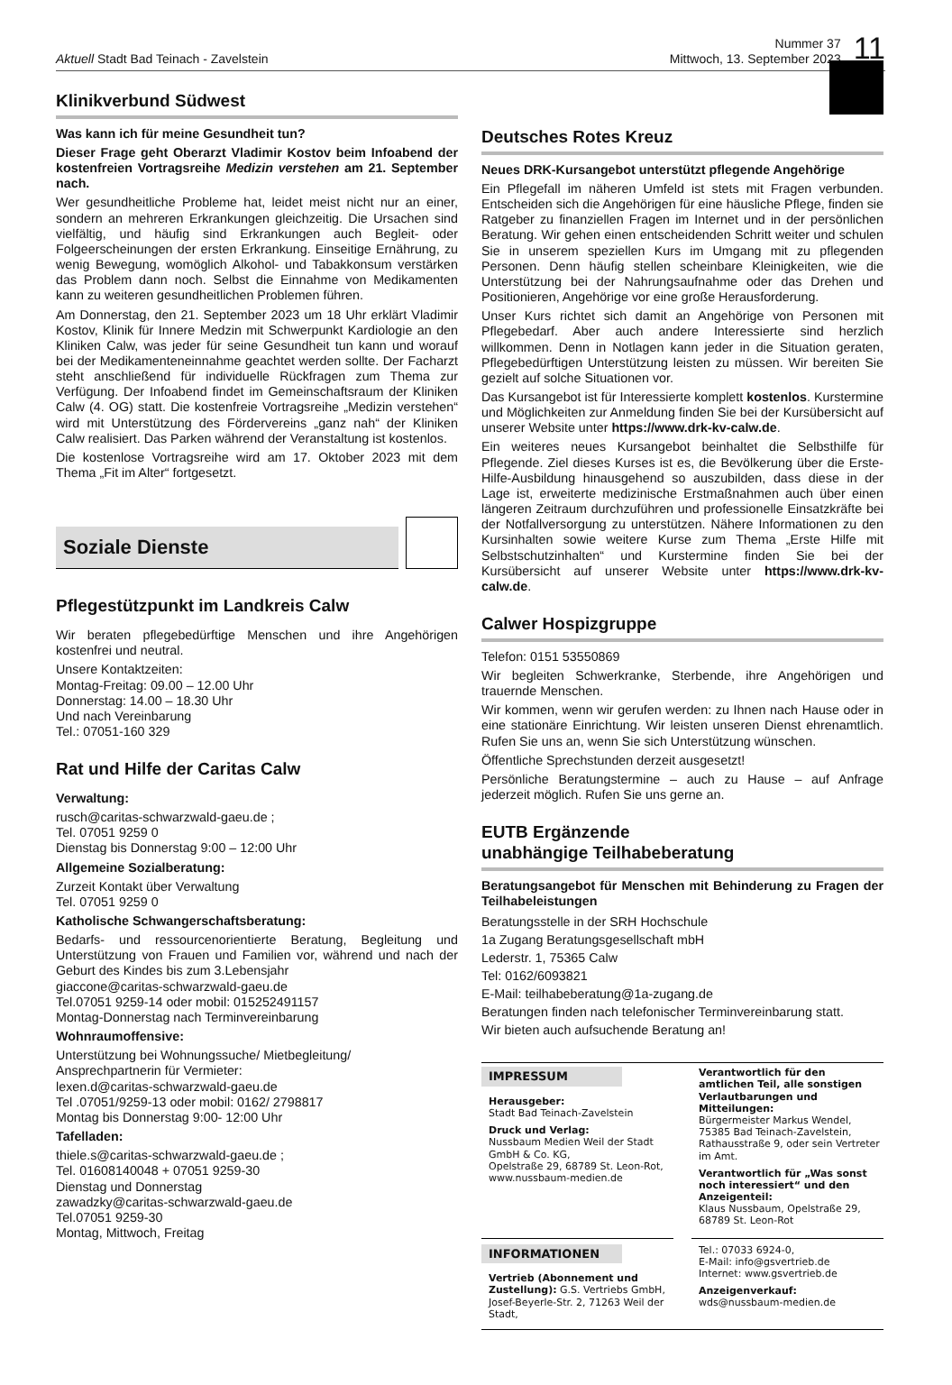Aktuell Stadt Bad Teinach - Zavelstein
Nummer 37
Mittwoch, 13. September 2023
11
Klinikverbund Südwest
Was kann ich für meine Gesundheit tun?
Dieser Frage geht Oberarzt Vladimir Kostov beim Infoabend der kostenfreien Vortragsreihe Medizin verstehen am 21. September nach.
Wer gesundheitliche Probleme hat, leidet meist nicht nur an einer, sondern an mehreren Erkrankungen gleichzeitig. Die Ursachen sind vielfältig, und häufig sind Erkrankungen auch Begleit- oder Folgeerscheinungen der ersten Erkrankung. Einseitige Ernährung, zu wenig Bewegung, womöglich Alkohol- und Tabakkonsum verstärken das Problem dann noch. Selbst die Einnahme von Medikamenten kann zu weiteren gesundheitlichen Problemen führen.
Am Donnerstag, den 21. September 2023 um 18 Uhr erklärt Vladimir Kostov, Klinik für Innere Medzin mit Schwerpunkt Kardiologie an den Kliniken Calw, was jeder für seine Gesundheit tun kann und worauf bei der Medikamenteneinnahme geachtet werden sollte. Der Facharzt steht anschließend für individuelle Rückfragen zum Thema zur Verfügung. Der Infoabend findet im Gemeinschaftsraum der Kliniken Calw (4. OG) statt. Die kostenfreie Vortragsreihe „Medizin verstehen“ wird mit Unterstützung des Fördervereins „ganz nah“ der Kliniken Calw realisiert. Das Parken während der Veranstaltung ist kostenlos.
Die kostenlose Vortragsreihe wird am 17. Oktober 2023 mit dem Thema „Fit im Alter“ fortgesetzt.
Soziale Dienste
Pflegestützpunkt im Landkreis Calw
Wir beraten pflegebedürftige Menschen und ihre Angehörigen kostenfrei und neutral.
Unsere Kontaktzeiten:
Montag-Freitag: 09.00 – 12.00 Uhr
Donnerstag: 14.00 – 18.30 Uhr
Und nach Vereinbarung
Tel.: 07051-160 329
Rat und Hilfe der Caritas Calw
Verwaltung:
rusch@caritas-schwarzwald-gaeu.de ;
Tel. 07051 9259 0
Dienstag bis Donnerstag 9:00 – 12:00 Uhr
Allgemeine Sozialberatung:
Zurzeit Kontakt über Verwaltung
Tel. 07051 9259 0
Katholische Schwangerschaftsberatung:
Bedarfs- und ressourcenorientierte Beratung, Begleitung und Unterstützung von Frauen und Familien vor, während und nach der Geburt des Kindes bis zum 3.Lebensjahr
giaccone@caritas-schwarzwald-gaeu.de
Tel.07051 9259-14 oder mobil: 015252491157
Montag-Donnerstag nach Terminvereinbarung
Wohnraumoffensive:
Unterstützung bei Wohnungssuche/ Mietbegleitung/
Ansprechpartnerin für Vermieter:
lexen.d@caritas-schwarzwald-gaeu.de
Tel .07051/9259-13 oder mobil: 0162/ 2798817
Montag bis Donnerstag 9:00- 12:00 Uhr
Tafelladen:
thiele.s@caritas-schwarzwald-gaeu.de ;
Tel. 01608140048 + 07051 9259-30
Dienstag und Donnerstag
zawadzky@caritas-schwarzwald-gaeu.de
Tel.07051 9259-30
Montag, Mittwoch, Freitag
Deutsches Rotes Kreuz
Neues DRK-Kursangebot unterstützt pflegende Angehörige
Ein Pflegefall im näheren Umfeld ist stets mit Fragen verbunden. Entscheiden sich die Angehörigen für eine häusliche Pflege, finden sie Ratgeber zu finanziellen Fragen im Internet und in der persönlichen Beratung. Wir gehen einen entscheidenden Schritt weiter und schulen Sie in unserem speziellen Kurs im Umgang mit zu pflegenden Personen. Denn häufig stellen scheinbare Kleinigkeiten, wie die Unterstützung bei der Nahrungsaufnahme oder das Drehen und Positionieren, Angehörige vor eine große Herausforderung.
Unser Kurs richtet sich damit an Angehörige von Personen mit Pflegebedarf. Aber auch andere Interessierte sind herzlich willkommen. Denn in Notlagen kann jeder in die Situation geraten, Pflegebedürftigen Unterstützung leisten zu müssen. Wir bereiten Sie gezielt auf solche Situationen vor.
Das Kursangebot ist für Interessierte komplett kostenlos. Kurstermine und Möglichkeiten zur Anmeldung finden Sie bei der Kursübersicht auf unserer Website unter https://www.drk-kv-calw.de.
Ein weiteres neues Kursangebot beinhaltet die Selbsthilfe für Pflegende. Ziel dieses Kurses ist es, die Bevölkerung über die Erste-Hilfe-Ausbildung hinausgehend so auszubilden, dass diese in der Lage ist, erweiterte medizinische Erstmaßnahmen auch über einen längeren Zeitraum durchzuführen und professionelle Einsatzkräfte bei der Notfallversorgung zu unterstützen. Nähere Informationen zu den Kursinhalten sowie weitere Kurse zum Thema „Erste Hilfe mit Selbstschutzinhalten“ und Kurstermine finden Sie bei der Kursübersicht auf unserer Website unter https://www.drk-kv-calw.de.
Calwer Hospizgruppe
Telefon: 0151 53550869
Wir begleiten Schwerkranke, Sterbende, ihre Angehörigen und trauernde Menschen.
Wir kommen, wenn wir gerufen werden: zu Ihnen nach Hause oder in eine stationäre Einrichtung. Wir leisten unseren Dienst ehrenamtlich. Rufen Sie uns an, wenn Sie sich Unterstützung wünschen.
Öffentliche Sprechstunden derzeit ausgesetzt!
Persönliche Beratungstermine – auch zu Hause – auf Anfrage jederzeit möglich. Rufen Sie uns gerne an.
EUTB Ergänzende
unabhängige Teilhabeberatung
Beratungsangebot für Menschen mit Behinderung zu Fragen der Teilhabeleistungen
Beratungsstelle in der SRH Hochschule
1a Zugang Beratungsgesellschaft mbH
Lederstr. 1, 75365 Calw
Tel: 0162/6093821
E-Mail: teilhabeberatung@1a-zugang.de
Beratungen finden nach telefonischer Terminvereinbarung statt.
Wir bieten auch aufsuchende Beratung an!
IMPRESSUM
Herausgeber:
Stadt Bad Teinach-Zavelstein
Druck und Verlag:
Nussbaum Medien Weil der Stadt GmbH & Co. KG,
Opelstraße 29, 68789 St. Leon-Rot,
www.nussbaum-medien.de
Verantwortlich für den amtlichen Teil, alle sonstigen Verlautbarungen und Mitteilungen:
Bürgermeister Markus Wendel, 75385 Bad Teinach-Zavelstein, Rathausstraße 9, oder sein Vertreter im Amt.
Verantwortlich für „Was sonst noch interessiert“ und den Anzeigenteil:
Klaus Nussbaum, Opelstraße 29, 68789 St. Leon-Rot
INFORMATIONEN
Vertrieb (Abonnement und Zustellung): G.S. Vertriebs GmbH, Josef-Beyerle-Str. 2, 71263 Weil der Stadt,
Tel.: 07033 6924-0,
E-Mail: info@gsvertrieb.de
Internet: www.gsvertrieb.de
Anzeigenverkauf:
wds@nussbaum-medien.de